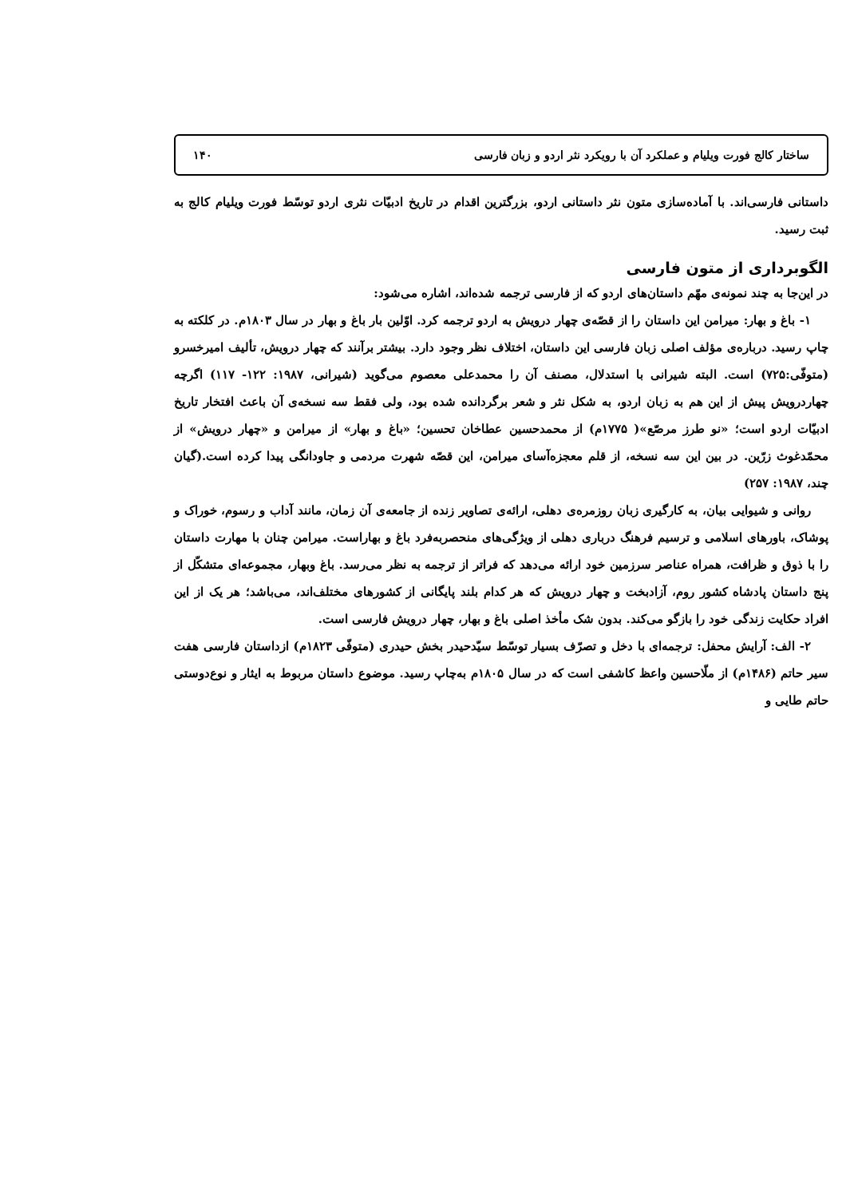ساختار کالج فورت ویلیام و عملکرد آن با رویکرد نثر اردو و زبان فارسی ۱۴۰
داستانی فارسی‌اند. با آماده‌سازی متون نثر داستانی اردو، بزرگترین اقدام در تاریخ ادبیّات نثری اردو توسّط فورت ویلیام کالج به ثبت رسید.
الگوبرداری از متون فارسی
در این‌جا به چند نمونه‌ی مهّم داستان‌های اردو که از فارسی ترجمه شده‌اند، اشاره می‌شود:
۱- باغ و بهار: میرامن این داستان را از قصّه‌ی چهار درویش به اردو ترجمه کرد. اوّلین بار باغ و بهار در سال ۱۸۰۳م. در کلکته به چاپ رسید. درباره‌ی مؤلف اصلی زبان فارسی این داستان، اختلاف نظر وجود دارد. بیشتر برآنند که چهار درویش، تألیف امیرخسرو (متوفّی:۷۲۵) است. البته شیرانی با استدلال، مصنف آن را محمدعلی معصوم می‌گوید (شیرانی، ۱۹۸۷: ۱۲۲- ۱۱۷) اگرچه چهاردرویش پیش از این هم به زبان اردو، به شکل نثر و شعر برگردانده شده بود، ولی فقط سه نسخه‌ی آن باعث افتخار تاریخ ادبیّات اردو است؛ «نو طرز مرصّع»( ۱۷۷۵م) از محمدحسین عطاخان تحسین؛ «باغ و بهار» از میرامن و «چهار درویش» از محمّدغوث زرّین. در بین این سه نسخه، از قلم معجزه‌آسای میرامن، این قصّه شهرت مردمی و جاودانگی پیدا کرده است.(گیان چند، ۱۹۸۷: ۲۵۷)
روانی و شیوایی بیان، به کارگیری زبان روزمره‌ی دهلی، ارائه‌ی تصاویر زنده از جامعه‌ی آن زمان، مانند آداب و رسوم، خوراک و پوشاک، باورهای اسلامی و ترسیم فرهنگ درباری دهلی از ویژگی‌های منحصربه‌فرد باغ و بهاراست. میرامن چنان با مهارت داستان را با ذوق و ظرافت، همراه عناصر سرزمین خود ارائه می‌دهد که فراتر از ترجمه به نظر می‌رسد. باغ وبهار، مجموعه‌ای متشکّل از پنج داستان پادشاه کشور روم، آزادبخت و چهار درویش که هر کدام بلند پایگانی از کشورهای مختلف‌اند، می‌باشد؛ هر یک از این افراد حکایت زندگی خود را بازگو می‌کند. بدون شک مأخذ اصلی باغ و بهار، چهار درویش فارسی است.
۲- الف: آرایش محفل: ترجمه‌ای با دخل و تصرّف بسیار توسّط سیّدحیدر بخش حیدری (متوفّی ۱۸۲۳م) ازداستان فارسی هفت سیر حاتم (۱۴۸۶م) از ملّاحسین واعظ کاشفی است که در سال ۱۸۰۵م به‌چاپ رسید. موضوع داستان مربوط به ایثار و نوع‌دوستی حاتم طایی و